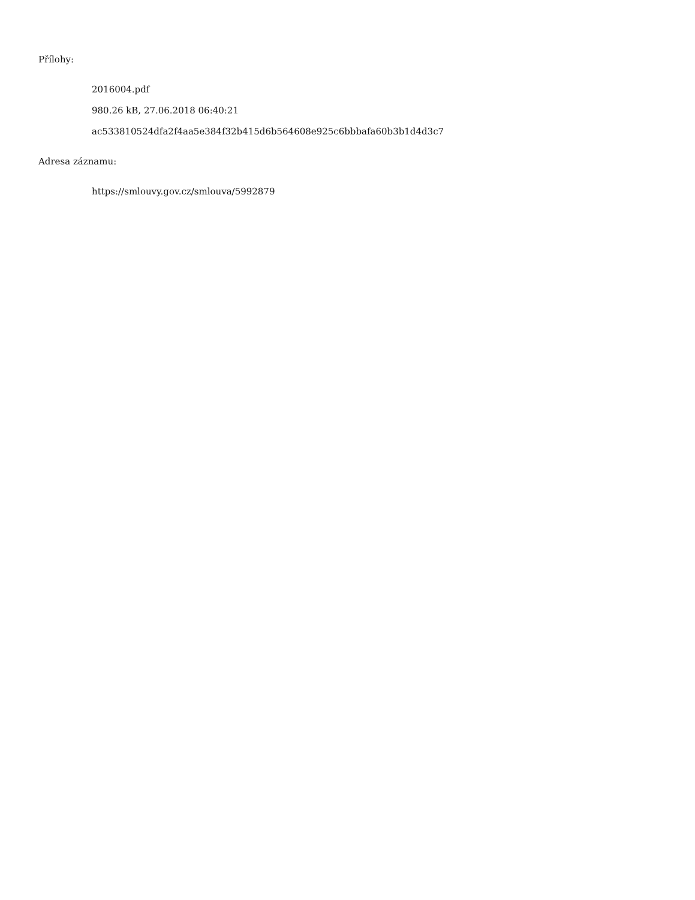Přílohy:
2016004.pdf
980.26 kB, 27.06.2018 06:40:21
ac533810524dfa2f4aa5e384f32b415d6b564608e925c6bbbafa60b3b1d4d3c7
Adresa záznamu:
https://smlouvy.gov.cz/smlouva/5992879